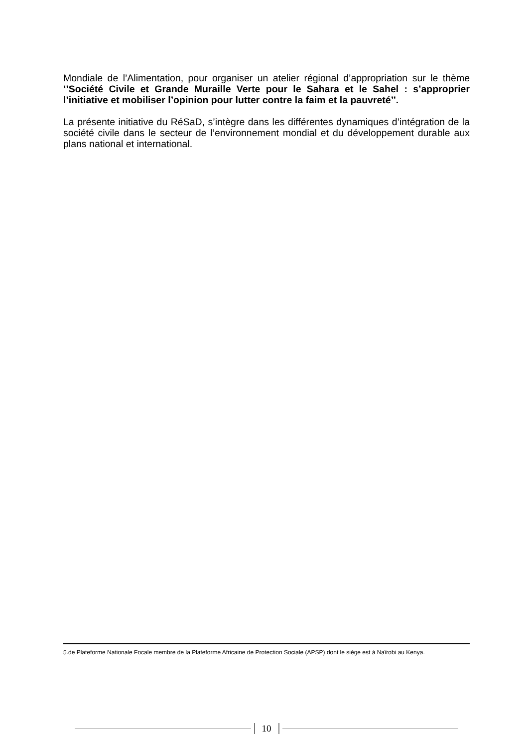Mondiale de l’Alimentation, pour organiser un atelier régional d’appropriation sur le thème ‘’Société Civile et Grande Muraille Verte pour le Sahara et le Sahel : s’approprier l’initiative et mobiliser l’opinion pour lutter contre la faim et la pauvreté’’.
La présente initiative du RéSaD, s’intègre dans les différentes dynamiques d’intégration de la société civile dans le secteur de l’environnement mondial et du développement durable aux plans national et international.
5.de Plateforme Nationale Focale membre de la Plateforme Africaine de Protection Sociale (APSP) dont le siège est à Naïrobi au Kenya.
10